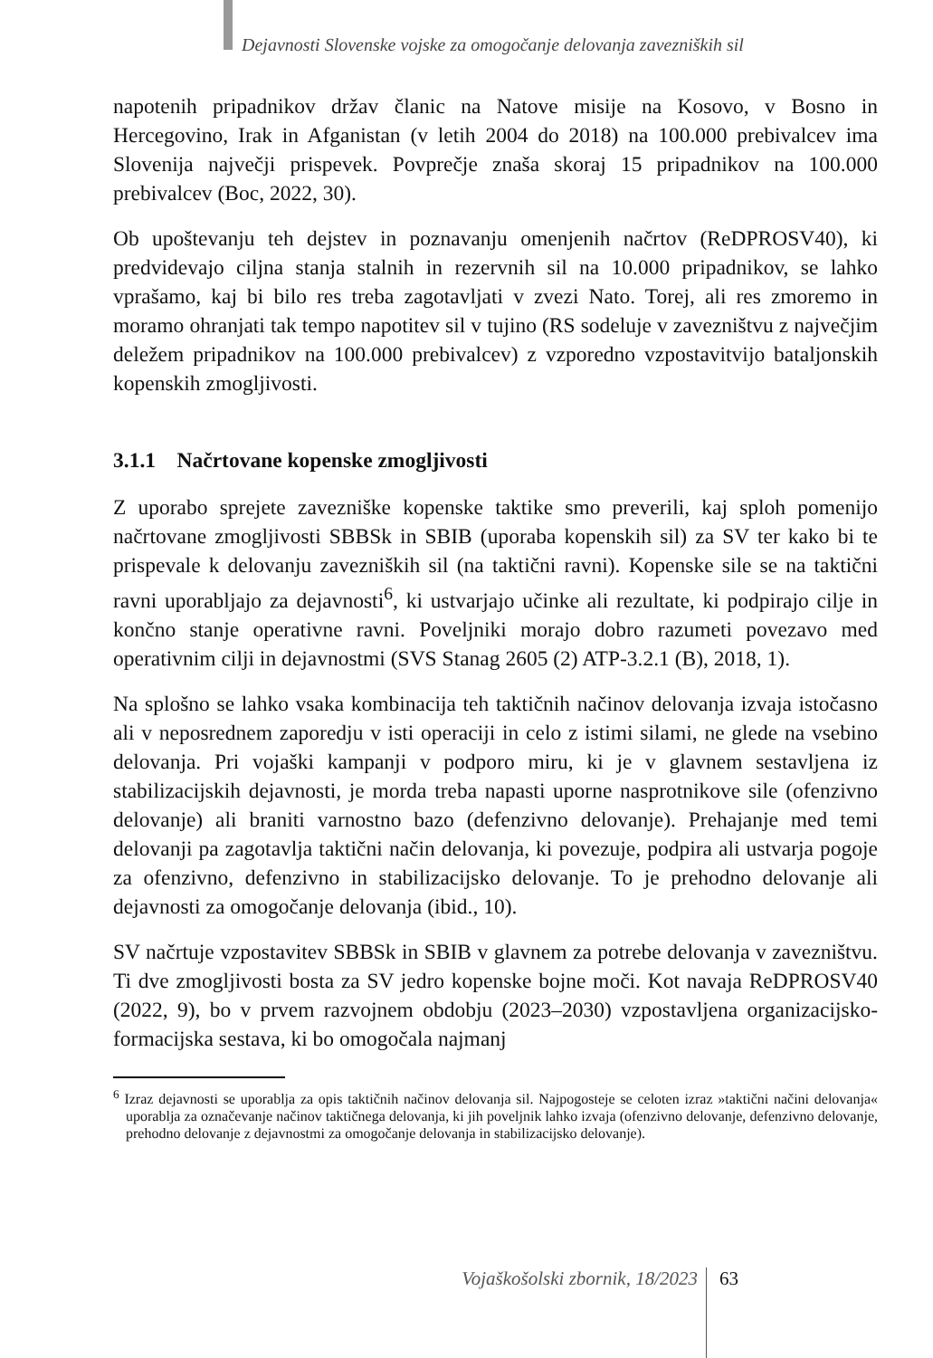Dejavnosti Slovenske vojske za omogočanje delovanja zavezniških sil
napotenih pripadnikov držav članic na Natove misije na Kosovo, v Bosno in Hercegovino, Irak in Afganistan (v letih 2004 do 2018) na 100.000 prebivalcev ima Slovenija največji prispevek. Povprečje znaša skoraj 15 pripadnikov na 100.000 prebivalcev (Boc, 2022, 30).
Ob upoštevanju teh dejstev in poznavanju omenjenih načrtov (ReDPROSV40), ki predvidevajo ciljna stanja stalnih in rezervnih sil na 10.000 pripadnikov, se lahko vprašamo, kaj bi bilo res treba zagotavljati v zvezi Nato. Torej, ali res zmoremo in moramo ohranjati tak tempo napotitev sil v tujino (RS sodeluje v zavezništvu z največjim deležem pripadnikov na 100.000 prebivalcev) z vzporedno vzpostavitvijo bataljonskih kopenskih zmogljivosti.
3.1.1 Načrtovane kopenske zmogljivosti
Z uporabo sprejete zavezniške kopenske taktike smo preverili, kaj sploh pomenijo načrtovane zmogljivosti SBBSk in SBIB (uporaba kopenskih sil) za SV ter kako bi te prispevale k delovanju zavezniških sil (na taktični ravni). Kopenske sile se na taktični ravni uporabljajo za dejavnosti<sup>6</sup>, ki ustvarjajo učinke ali rezultate, ki podpirajo cilje in končno stanje operativne ravni. Poveljniki morajo dobro razumeti povezavo med operativnim cilji in dejavnostmi (SVS Stanag 2605 (2) ATP-3.2.1 (B), 2018, 1).
Na splošno se lahko vsaka kombinacija teh taktičnih načinov delovanja izvaja istočasno ali v neposrednem zaporedju v isti operaciji in celo z istimi silami, ne glede na vsebino delovanja. Pri vojaški kampanji v podporo miru, ki je v glavnem sestavljena iz stabilizacijskih dejavnosti, je morda treba napasti uporne nasprotnikove sile (ofenzivno delovanje) ali braniti varnostno bazo (defenzivno delovanje). Prehajanje med temi delovanji pa zagotavlja taktični način delovanja, ki povezuje, podpira ali ustvarja pogoje za ofenzivno, defenzivno in stabilizacijsko delovanje. To je prehodno delovanje ali dejavnosti za omogočanje delovanja (ibid., 10).
SV načrtuje vzpostavitev SBBSk in SBIB v glavnem za potrebe delovanja v zavezništvu. Ti dve zmogljivosti bosta za SV jedro kopenske bojne moči. Kot navaja ReDPROSV40 (2022, 9), bo v prvem razvojnem obdobju (2023–2030) vzpostavljena organizacijsko-formacijska sestava, ki bo omogočala najmanj
<sup>6</sup> Izraz dejavnosti se uporablja za opis taktičnih načinov delovanja sil. Najpogosteje se celoten izraz »taktični načini delovanja« uporablja za označevanje načinov taktičnega delovanja, ki jih poveljnik lahko izvaja (ofenzivno delovanje, defenzivno delovanje, prehodno delovanje z dejavnostmi za omogočanje delovanja in stabilizacijsko delovanje).
Vojaškošolski zbornik, 18/2023 63